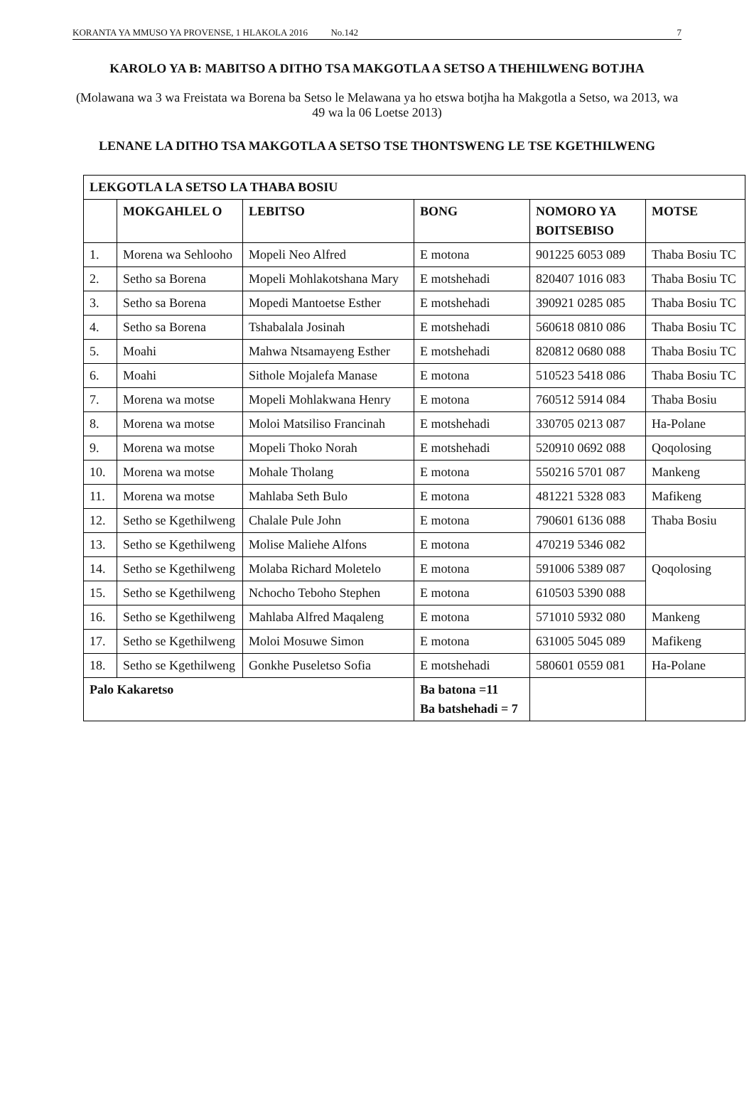KORANTA YA MMUSO YA PROVENSE, 1 HLAKOLA 2016 No.142 7
KAROLO YA B: MABITSO A DITHO TSA MAKGOTLA A SETSO A THEHILWENG BOTJHA
(Molawana wa 3 wa Freistata wa Borena ba Setso le Melawana ya ho etswa botjha ha Makgotla a Setso, wa 2013, wa 49 wa la 06 Loetse 2013)
LENANE LA DITHO TSA MAKGOTLA A SETSO TSE THONTSWENG LE TSE KGETHILWENG
| LEKGOTLA LA SETSO LA THABA BOSIU | | | | | |
| --- | --- | --- | --- | --- | --- |
| | MOKGAHLEL O | LEBITSO | BONG | NOMORO YA BOITSEBISO | MOTSE |
| 1. | Morena wa Sehlooho | Mopeli Neo Alfred | E motona | 901225 6053 089 | Thaba Bosiu TC |
| 2. | Setho sa Borena | Mopeli Mohlakotshana Mary | E motshehadi | 820407 1016 083 | Thaba Bosiu TC |
| 3. | Setho sa Borena | Mopedi Mantoetse Esther | E motshehadi | 390921 0285 085 | Thaba Bosiu TC |
| 4. | Setho sa Borena | Tshabalala Josinah | E motshehadi | 560618 0810 086 | Thaba Bosiu TC |
| 5. | Moahi | Mahwa Ntsamayeng Esther | E motshehadi | 820812 0680 088 | Thaba Bosiu TC |
| 6. | Moahi | Sithole Mojalefa Manase | E motona | 510523 5418 086 | Thaba Bosiu TC |
| 7. | Morena wa motse | Mopeli Mohlakwana Henry | E motona | 760512 5914 084 | Thaba Bosiu |
| 8. | Morena wa motse | Moloi Matsiliso Francinah | E motshehadi | 330705 0213 087 | Ha-Polane |
| 9. | Morena wa motse | Mopeli Thoko Norah | E motshehadi | 520910 0692 088 | Qoqolosing |
| 10. | Morena wa motse | Mohale Tholang | E motona | 550216 5701 087 | Mankeng |
| 11. | Morena wa motse | Mahlaba Seth Bulo | E motona | 481221 5328 083 | Mafikeng |
| 12. | Setho se Kgethilweng | Chalale Pule John | E motona | 790601 6136 088 | Thaba Bosiu |
| 13. | Setho se Kgethilweng | Molise Maliehe Alfons | E motona | 470219 5346 082 | |
| 14. | Setho se Kgethilweng | Molaba Richard Moletelo | E motona | 591006 5389 087 | Qoqolosing |
| 15. | Setho se Kgethilweng | Nchocho Teboho Stephen | E motona | 610503 5390 088 | |
| 16. | Setho se Kgethilweng | Mahlaba Alfred Maqaleng | E motona | 571010 5932 080 | Mankeng |
| 17. | Setho se Kgethilweng | Moloi Mosuwe Simon | E motona | 631005 5045 089 | Mafikeng |
| 18. | Setho se Kgethilweng | Gonkhe Puseletso Sofia | E motshehadi | 580601 0559 081 | Ha-Polane |
| Palo Kakaretso | | | Ba batona =11 Ba batshehadi = 7 | | |